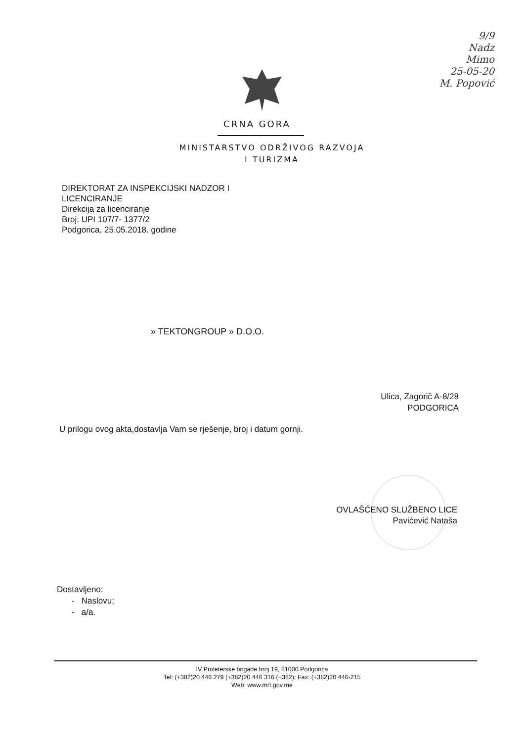9/9
Nadz
Mimo
25-05-20
M. Popović
CRNA GORA
MINISTARSTVO ODRŽIVOG RAZVOJA
I TURIZMA
DIREKTORAT ZA INSPEKCIJSKI NADZOR I
LICENCIRANJE
Direkcija za licenciranje
Broj: UPI 107/7- 1377/2
Podgorica, 25.05.2018. godine
» TEKTONGROUP » D.O.O.
Ulica, Zagorič A-8/28
PODGORICA
U prilogu ovog akta,dostavlja Vam se rješenje, broj i datum gornji.
OVLAŠĆENO SLUŽBENO LICE
Pavićević Nataša
Dostavljeno:
- Naslovu;
- a/a.
IV Proleterske brigade broj 19, 81000 Podgorica
Tel: (+382)20 446 279 (+382)20 446 316 (+382); Fax: (+382)20 446-215
Web: www.mrt.gov.me